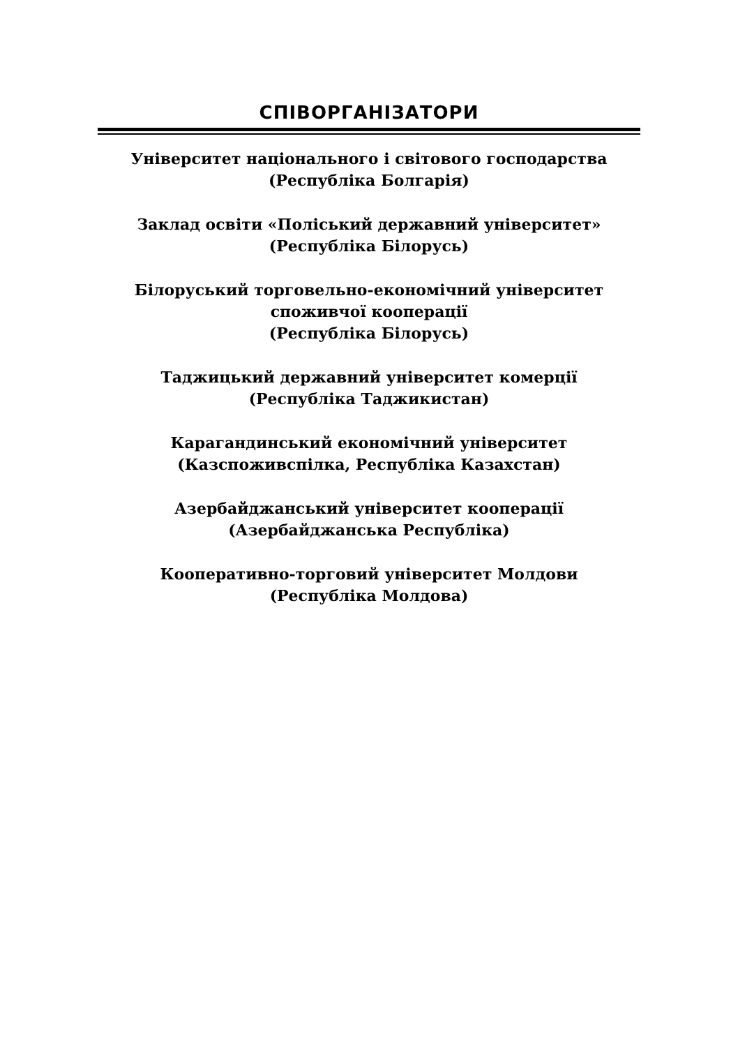СПІВОРГАНІЗАТОРИ
Університет національного і світового господарства
(Республіка Болгарія)
Заклад освіти «Поліський державний університет»
(Республіка Білорусь)
Білоруський торговельно-економічний університет
споживчої кооперації
(Республіка Білорусь)
Таджицький державний університет комерції
(Республіка Таджикистан)
Карагандинський економічний університет
(Казспоживспілка, Республіка Казахстан)
Азербайджанський університет кооперації
(Азербайджанська Республіка)
Кооперативно-торговий університет Молдови
(Республіка Молдова)